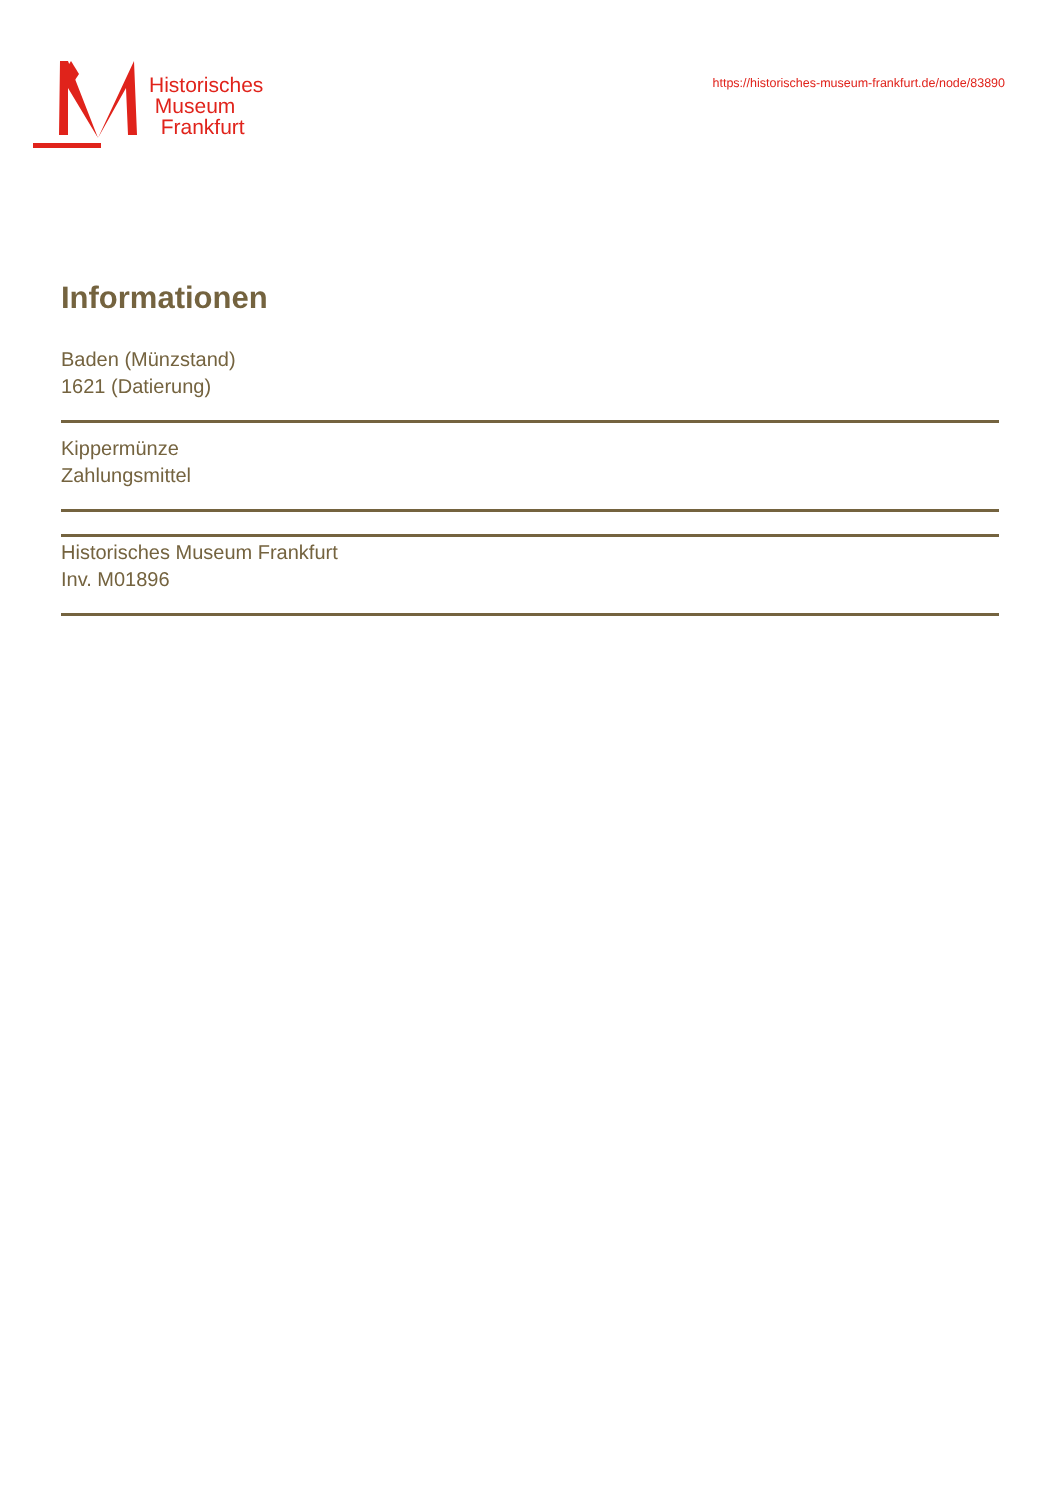Historisches
Museum
Frankfurt
https://historisches-museum-frankfurt.de/node/83890
Informationen
Baden (Münzstand)
1621 (Datierung)
Kippermünze
Zahlungsmittel
Historisches Museum Frankfurt
Inv. M01896